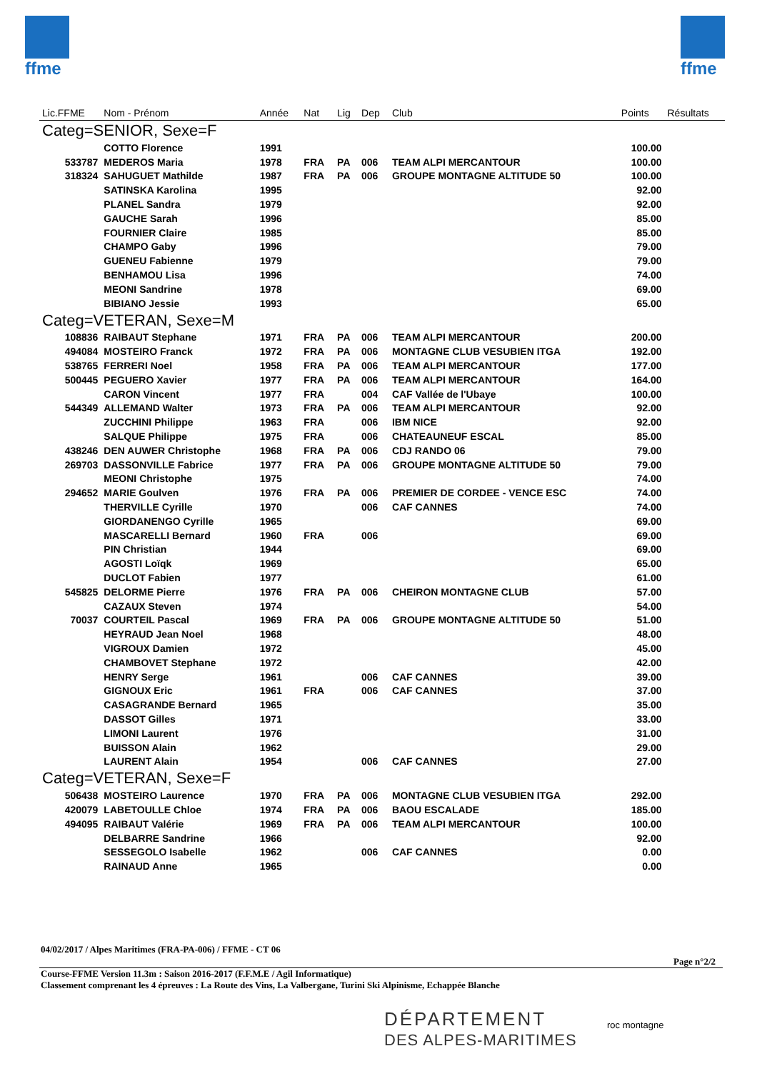ffme ffme
| Lic.FFME | Nom - Prénom | Année | Nat | Lig | Dep | Club | Points | Résultats |
| --- | --- | --- | --- | --- | --- | --- | --- | --- |
| Categ=SENIOR, Sexe=F | | | | | | | | |
| | COTTO Florence | 1991 | | | | | 100.00 | |
| 533787 | MEDEROS Maria | 1978 | FRA | PA | 006 | TEAM ALPI MERCANTOUR | 100.00 | |
| 318324 | SAHUGUET Mathilde | 1987 | FRA | PA | 006 | GROUPE MONTAGNE ALTITUDE 50 | 100.00 | |
| | SATINSKA Karolina | 1995 | | | | | 92.00 | |
| | PLANEL Sandra | 1979 | | | | | 92.00 | |
| | GAUCHE Sarah | 1996 | | | | | 85.00 | |
| | FOURNIER Claire | 1985 | | | | | 85.00 | |
| | CHAMPO Gaby | 1996 | | | | | 79.00 | |
| | GUENEU Fabienne | 1979 | | | | | 79.00 | |
| | BENHAMOU Lisa | 1996 | | | | | 74.00 | |
| | MEONI Sandrine | 1978 | | | | | 69.00 | |
| | BIBIANO Jessie | 1993 | | | | | 65.00 | |
| Categ=VETERAN, Sexe=M | | | | | | | | |
| 108836 | RAIBAUT Stephane | 1971 | FRA | PA | 006 | TEAM ALPI MERCANTOUR | 200.00 | |
| 494084 | MOSTEIRO Franck | 1972 | FRA | PA | 006 | MONTAGNE CLUB VESUBIEN ITGA | 192.00 | |
| 538765 | FERRERI Noel | 1958 | FRA | PA | 006 | TEAM ALPI MERCANTOUR | 177.00 | |
| 500445 | PEGUERO Xavier | 1977 | FRA | PA | 006 | TEAM ALPI MERCANTOUR | 164.00 | |
| | CARON Vincent | 1977 | FRA | | 004 | CAF Vallée de l'Ubaye | 100.00 | |
| 544349 | ALLEMAND Walter | 1973 | FRA | PA | 006 | TEAM ALPI MERCANTOUR | 92.00 | |
| | ZUCCHINI Philippe | 1963 | FRA | | 006 | IBM NICE | 92.00 | |
| | SALQUE Philippe | 1975 | FRA | | 006 | CHATEAUNEUF ESCAL | 85.00 | |
| 438246 | DEN AUWER Christophe | 1968 | FRA | PA | 006 | CDJ RANDO 06 | 79.00 | |
| 269703 | DASSONVILLE Fabrice | 1977 | FRA | PA | 006 | GROUPE MONTAGNE ALTITUDE 50 | 79.00 | |
| | MEONI Christophe | 1975 | | | | | 74.00 | |
| 294652 | MARIE Goulven | 1976 | FRA | PA | 006 | PREMIER DE CORDEE - VENCE ESC | 74.00 | |
| | THERVILLE Cyrille | 1970 | | | 006 | CAF CANNES | 74.00 | |
| | GIORDANENGO Cyrille | 1965 | | | | | 69.00 | |
| | MASCARELLI Bernard | 1960 | FRA | | 006 | | 69.00 | |
| | PIN Christian | 1944 | | | | | 69.00 | |
| | AGOSTI Loïqk | 1969 | | | | | 65.00 | |
| | DUCLOT Fabien | 1977 | | | | | 61.00 | |
| 545825 | DELORME Pierre | 1976 | FRA | PA | 006 | CHEIRON MONTAGNE CLUB | 57.00 | |
| | CAZAUX Steven | 1974 | | | | | 54.00 | |
| 70037 | COURTEIL Pascal | 1969 | FRA | PA | 006 | GROUPE MONTAGNE ALTITUDE 50 | 51.00 | |
| | HEYRAUD Jean Noel | 1968 | | | | | 48.00 | |
| | VIGROUX Damien | 1972 | | | | | 45.00 | |
| | CHAMBOVET Stephane | 1972 | | | | | 42.00 | |
| | HENRY Serge | 1961 | | | 006 | CAF CANNES | 39.00 | |
| | GIGNOUX Eric | 1961 | FRA | | 006 | CAF CANNES | 37.00 | |
| | CASAGRANDE Bernard | 1965 | | | | | 35.00 | |
| | DASSOT Gilles | 1971 | | | | | 33.00 | |
| | LIMONI Laurent | 1976 | | | | | 31.00 | |
| | BUISSON Alain | 1962 | | | | | 29.00 | |
| | LAURENT Alain | 1954 | | | 006 | CAF CANNES | 27.00 | |
| Categ=VETERAN, Sexe=F | | | | | | | | |
| 506438 | MOSTEIRO Laurence | 1970 | FRA | PA | 006 | MONTAGNE CLUB VESUBIEN ITGA | 292.00 | |
| 420079 | LABETOULLE Chloe | 1974 | FRA | PA | 006 | BAOU ESCALADE | 185.00 | |
| 494095 | RAIBAUT Valérie | 1969 | FRA | PA | 006 | TEAM ALPI MERCANTOUR | 100.00 | |
| | DELBARRE Sandrine | 1966 | | | | | 92.00 | |
| | SESSEGOLO Isabelle | 1962 | | | 006 | CAF CANNES | 0.00 | |
| | RAINAUD Anne | 1965 | | | | | 0.00 | |
04/02/2017 / Alpes Maritimes (FRA-PA-006) / FFME - CT 06
Page n°2/2
Course-FFME Version 11.3m : Saison 2016-2017 (F.F.M.E / Agil Informatique)
Classement comprenant les 4 épreuves : La Route des Vins, La Valbergane, Turini Ski Alpinisme, Echappée Blanche
DÉPARTEMENT
DES ALPES-MARITIMES
roc montagne